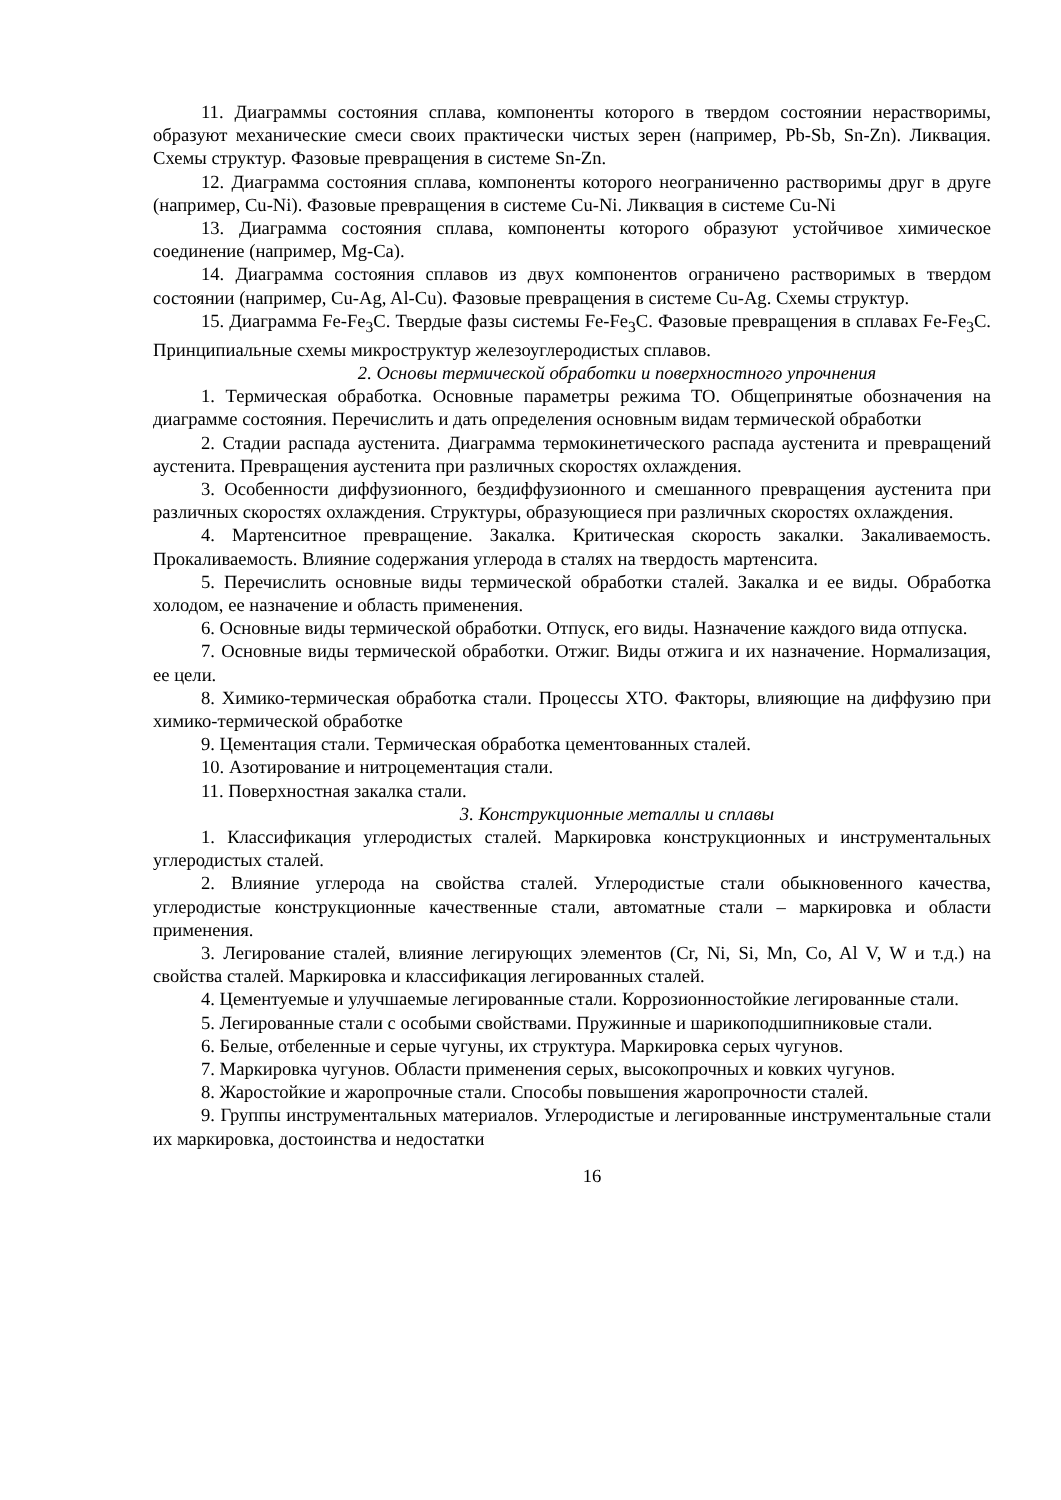11. Диаграммы состояния сплава, компоненты которого в твердом состоянии нерастворимы, образуют механические смеси своих практически чистых зерен (например, Pb-Sb, Sn-Zn). Ликвация. Схемы структур. Фазовые превращения в системе Sn-Zn.
12. Диаграмма состояния сплава, компоненты которого неограниченно растворимы друг в друге (например, Cu-Ni). Фазовые превращения в системе Cu-Ni. Ликвация в системе Cu-Ni
13. Диаграмма состояния сплава, компоненты которого образуют устойчивое химическое соединение (например, Mg-Ca).
14. Диаграмма состояния сплавов из двух компонентов ограничено растворимых в твердом состоянии (например, Cu-Ag, Al-Cu). Фазовые превращения в системе Cu-Ag. Схемы структур.
15. Диаграмма Fe-Fe<sub>3</sub>C. Твердые фазы системы Fe-Fe<sub>3</sub>C. Фазовые превращения в сплавах Fe-Fe<sub>3</sub>C. Принципиальные схемы микроструктур железоуглеродистых сплавов.
2. Основы термической обработки и поверхностного упрочнения
1. Термическая обработка. Основные параметры режима ТО. Общепринятые обозначения на диаграмме состояния. Перечислить и дать определения основным видам термической обработки
2. Стадии распада аустенита. Диаграмма термокинетического распада аустенита и превращений аустенита. Превращения аустенита при различных скоростях охлаждения.
3. Особенности диффузионного, бездиффузионного и смешанного превращения аустенита при различных скоростях охлаждения. Структуры, образующиеся при различных скоростях охлаждения.
4. Мартенситное превращение. Закалка. Критическая скорость закалки. Закаливаемость. Прокаливаемость. Влияние содержания углерода в сталях на твердость мартенсита.
5. Перечислить основные виды термической обработки сталей. Закалка и ее виды. Обработка холодом, ее назначение и область применения.
6. Основные виды термической обработки. Отпуск, его виды. Назначение каждого вида отпуска.
7. Основные виды термической обработки. Отжиг. Виды отжига и их назначение. Нормализация, ее цели.
8. Химико-термическая обработка стали. Процессы ХТО. Факторы, влияющие на диффузию при химико-термической обработке
9. Цементация стали. Термическая обработка цементованных сталей.
10. Азотирование и нитроцементация стали.
11. Поверхностная закалка стали.
3. Конструкционные металлы и сплавы
1. Классификация углеродистых сталей. Маркировка конструкционных и инструментальных углеродистых сталей.
2. Влияние углерода на свойства сталей. Углеродистые стали обыкновенного качества, углеродистые конструкционные качественные стали, автоматные стали – маркировка и области применения.
3. Легирование сталей, влияние легирующих элементов (Cr, Ni, Si, Mn, Co, Al V, W и т.д.) на свойства сталей. Маркировка и классификация легированных сталей.
4. Цементуемые и улучшаемые легированные стали. Коррозионностойкие легированные стали.
5. Легированные стали с особыми свойствами. Пружинные и шарикоподшипниковые стали.
6. Белые, отбеленные и серые чугуны, их структура. Маркировка серых чугунов.
7. Маркировка чугунов. Области применения серых, высокопрочных и ковких чугунов.
8. Жаростойкие и жаропрочные стали. Способы повышения жаропрочности сталей.
9. Группы инструментальных материалов. Углеродистые и легированные инструментальные стали их маркировка, достоинства и недостатки
16